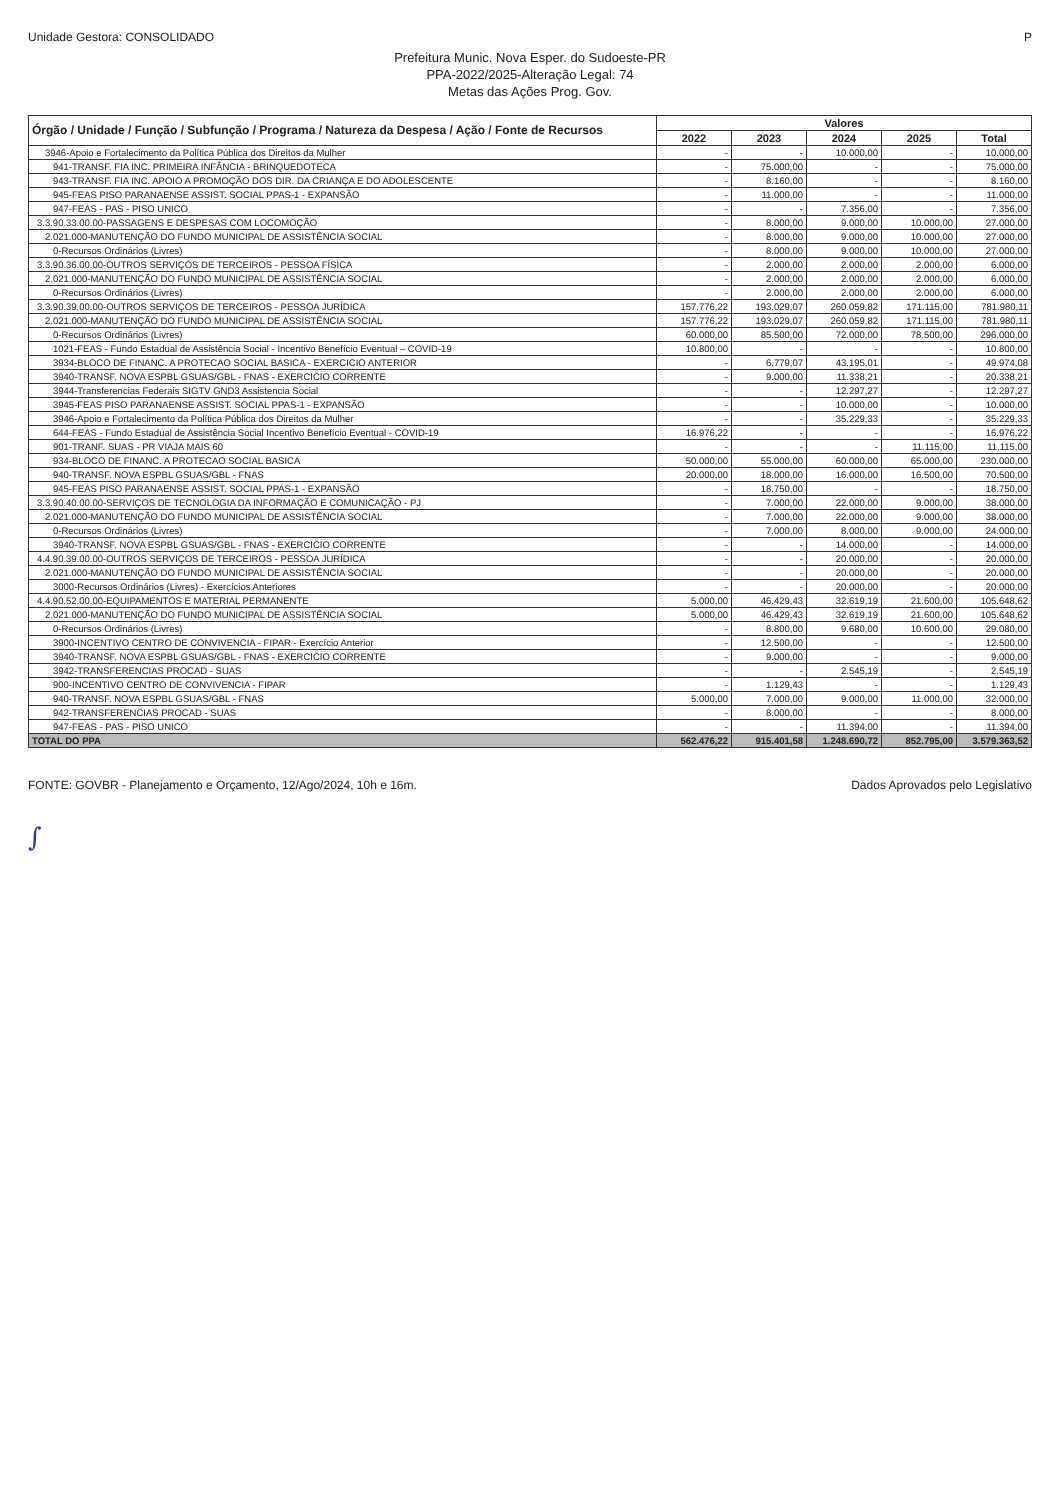Unidade Gestora: CONSOLIDADO P
Prefeitura Munic. Nova Esper. do Sudoeste-PR
PPA-2022/2025-Alteração Legal: 74
Metas das Ações Prog. Gov.
| Órgão / Unidade / Função / Subfunção / Programa / Natureza da Despesa / Ação / Fonte de Recursos | Valores | | | | |
| --- | --- | --- | --- | --- | --- |
| | 2022 | 2023 | 2024 | 2025 | Total |
| 3946-Apoio e Fortalecimento da Política Pública dos Direitos da Mulher | - | - | 10.000,00 | - | 10.000,00 |
| 941-TRANSF. FIA INC. PRIMEIRA INFÂNCIA - BRINQUEDOTECA | - | 75.000,00 | - | - | 75.000,00 |
| 943-TRANSF. FIA INC. APOIO A PROMOÇÃO DOS DIR. DA CRIANÇA E DO ADOLESCENTE | - | 8.160,00 | - | - | 8.160,00 |
| 945-FEAS PISO PARANAENSE ASSIST. SOCIAL PPAS-1 - EXPANSÃO | - | 11.000,00 | - | - | 11.000,00 |
| 947-FEAS - PAS - PISO UNICO | - | - | 7.356,00 | - | 7.356,00 |
| 3.3.90.33.00.00-PASSAGENS E DESPESAS COM LOCOMOÇÃO | - | 8.000,00 | 9.000,00 | 10.000,00 | 27.000,00 |
| 2.021.000-MANUTENÇÃO DO FUNDO MUNICIPAL DE ASSISTÊNCIA SOCIAL | - | 8.000,00 | 9.000,00 | 10.000,00 | 27.000,00 |
| 0-Recursos Ordinários (Livres) | - | 8.000,00 | 9.000,00 | 10.000,00 | 27.000,00 |
| 3.3.90.36.00.00-OUTROS SERVIÇOS DE TERCEIROS - PESSOA FÍSICA | - | 2.000,00 | 2.000,00 | 2.000,00 | 6.000,00 |
| 2.021.000-MANUTENÇÃO DO FUNDO MUNICIPAL DE ASSISTÊNCIA SOCIAL | - | 2.000,00 | 2.000,00 | 2.000,00 | 6.000,00 |
| 0-Recursos Ordinários (Livres) | - | 2.000,00 | 2.000,00 | 2.000,00 | 6.000,00 |
| 3.3.90.39.00.00-OUTROS SERVIÇOS DE TERCEIROS - PESSOA JURÍDICA | 157.776,22 | 193.029,07 | 260.059,82 | 171.115,00 | 781.980,11 |
| 2.021.000-MANUTENÇÃO DO FUNDO MUNICIPAL DE ASSISTÊNCIA SOCIAL | 157.776,22 | 193.029,07 | 260.059,82 | 171.115,00 | 781.980,11 |
| 0-Recursos Ordinários (Livres) | 60.000,00 | 85.500,00 | 72.000,00 | 78.500,00 | 296.000,00 |
| 1021-FEAS - Fundo Estadual de Assistência Social - Incentivo Benefício Eventual – COVID-19 | 10.800,00 | - | - | - | 10.800,00 |
| 3934-BLOCO DE FINANC. A PROTECAO SOCIAL BASICA - EXERCICIO ANTERIOR | - | 6.779,07 | 43.195,01 | - | 49.974,08 |
| 3940-TRANSF. NOVA ESPBL GSUAS/GBL - FNAS - EXERCICIO CORRENTE | - | 9.000,00 | 11.338,21 | - | 20.338,21 |
| 3944-Transferencias Federais SIGTV GND3 Assistencia Social | - | - | 12.297,27 | - | 12.297,27 |
| 3945-FEAS PISO PARANAENSE ASSIST. SOCIAL PPAS-1 - EXPANSÃO | - | - | 10.000,00 | - | 10.000,00 |
| 3946-Apoio e Fortalecimento da Política Pública dos Direitos da Mulher | - | - | 35.229,33 | - | 35.229,33 |
| 644-FEAS - Fundo Estadual de Assistência Social Incentivo Benefício Eventual - COVID-19 | 16.976,22 | - | - | - | 16.976,22 |
| 901-TRANF. SUAS - PR VIAJA MAIS 60 | - | - | - | 11.115,00 | 11.115,00 |
| 934-BLOCO DE FINANC. A PROTECAO SOCIAL BASICA | 50.000,00 | 55.000,00 | 60.000,00 | 65.000,00 | 230.000,00 |
| 940-TRANSF. NOVA ESPBL GSUAS/GBL - FNAS | 20.000,00 | 18.000,00 | 16.000,00 | 16.500,00 | 70.500,00 |
| 945-FEAS PISO PARANAENSE ASSIST. SOCIAL PPAS-1 - EXPANSÃO | - | 18.750,00 | - | - | 18.750,00 |
| 3.3.90.40.00.00-SERVIÇOS DE TECNOLOGIA DA INFORMAÇÃO E COMUNICAÇÃO - PJ | - | 7.000,00 | 22.000,00 | 9.000,00 | 38.000,00 |
| 2.021.000-MANUTENÇÃO DO FUNDO MUNICIPAL DE ASSISTÊNCIA SOCIAL | - | 7.000,00 | 22.000,00 | 9.000,00 | 38.000,00 |
| 0-Recursos Ordinários (Livres) | - | 7.000,00 | 8.000,00 | 9.000,00 | 24.000,00 |
| 3940-TRANSF. NOVA ESPBL GSUAS/GBL - FNAS - EXERCICIO CORRENTE | - | - | 14.000,00 | - | 14.000,00 |
| 4.4.90.39.00.00-OUTROS SERVIÇOS DE TERCEIROS - PESSOA JURÍDICA | - | - | 20.000,00 | - | 20.000,00 |
| 2.021.000-MANUTENÇÃO DO FUNDO MUNICIPAL DE ASSISTÊNCIA SOCIAL | - | - | 20.000,00 | - | 20.000,00 |
| 3000-Recursos Ordinários (Livres) - Exercícios Anteriores | - | - | 20.000,00 | - | 20.000,00 |
| 4.4.90.52.00.00-EQUIPAMENTOS E MATERIAL PERMANENTE | 5.000,00 | 46.429,43 | 32.619,19 | 21.600,00 | 105.648,62 |
| 2.021.000-MANUTENÇÃO DO FUNDO MUNICIPAL DE ASSISTÊNCIA SOCIAL | 5.000,00 | 46.429,43 | 32.619,19 | 21.600,00 | 105.648,62 |
| 0-Recursos Ordinários (Livres) | - | 8.800,00 | 9.680,00 | 10.600,00 | 29.080,00 |
| 3900-INCENTIVO CENTRO DE CONVIVENCIA - FIPAR - Exercício Anterior | - | 12.500,00 | - | - | 12.500,00 |
| 3940-TRANSF. NOVA ESPBL GSUAS/GBL - FNAS - EXERCICIO CORRENTE | - | 9.000,00 | - | - | 9.000,00 |
| 3942-TRANSFERENCIAS PROCAD - SUAS | - | - | 2.545,19 | - | 2.545,19 |
| 900-INCENTIVO CENTRO DE CONVIVENCIA - FIPAR | - | 1.129,43 | - | - | 1.129,43 |
| 940-TRANSF. NOVA ESPBL GSUAS/GBL - FNAS | 5.000,00 | 7.000,00 | 9.000,00 | 11.000,00 | 32.000,00 |
| 942-TRANSFERENCIAS PROCAD - SUAS | - | 8.000,00 | - | - | 8.000,00 |
| 947-FEAS - PAS - PISO UNICO | - | - | 11.394,00 | - | 11.394,00 |
| TOTAL DO PPA | 562.476,22 | 915.401,58 | 1.248.690,72 | 852.795,00 | 3.579.363,52 |
FONTE: GOVBR - Planejamento e Orçamento, 12/Ago/2024, 10h e 16m. Dados Aprovados pelo Legislativo
∫